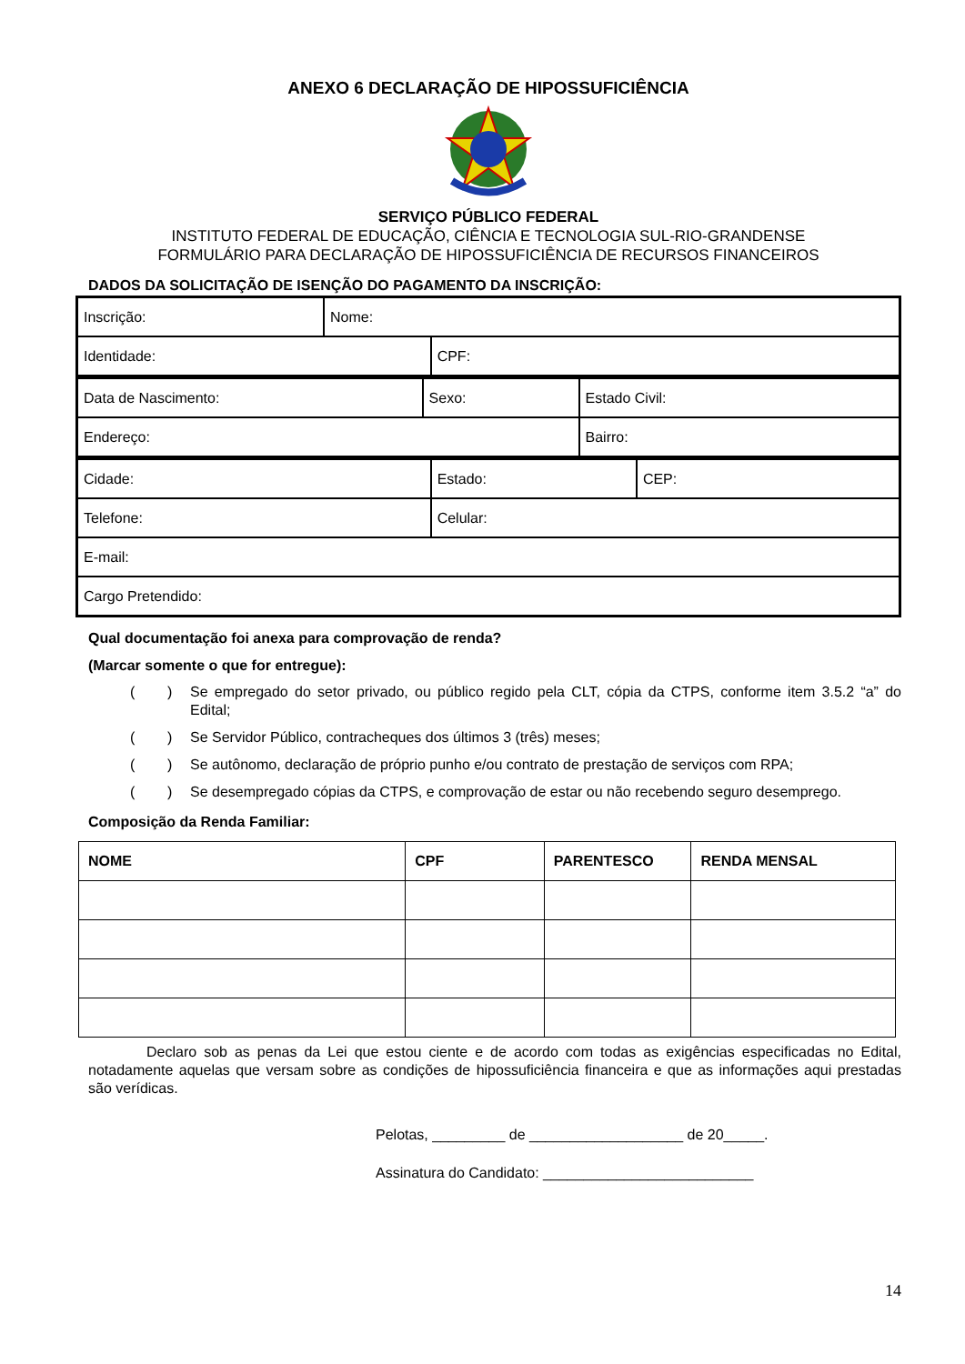ANEXO 6 DECLARAÇÃO DE HIPOSSUFICIÊNCIA
SERVIÇO PÚBLICO FEDERAL
INSTITUTO FEDERAL DE EDUCAÇÃO, CIÊNCIA E TECNOLOGIA SUL-RIO-GRANDENSE
FORMULÁRIO PARA DECLARAÇÃO DE HIPOSSUFICIÊNCIA DE RECURSOS FINANCEIROS
DADOS DA SOLICITAÇÃO DE ISENÇÃO DO PAGAMENTO DA INSCRIÇÃO:
| Inscrição: | Nome: | |
| Identidade: | | CPF: |
| Data de Nascimento: | Sexo: | Estado Civil: |
| Endereço: | | Bairro: |
| Cidade: | Estado: | CEP: |
| Telefone: | Celular: | |
| E-mail: | | |
| Cargo Pretendido: | | |
Qual documentação foi anexa para comprovação de renda?
(Marcar somente o que for entregue):
( ) Se empregado do setor privado, ou público regido pela CLT, cópia da CTPS, conforme item 3.5.2 “a” do Edital;
( ) Se Servidor Público, contracheques dos últimos 3 (três) meses;
( ) Se autônomo, declaração de próprio punho e/ou contrato de prestação de serviços com RPA;
( ) Se desempregado cópias da CTPS, e comprovação de estar ou não recebendo seguro desemprego.
Composição da Renda Familiar:
| NOME | CPF | PARENTESCO | RENDA MENSAL |
| --- | --- | --- | --- |
Declaro sob as penas da Lei que estou ciente e de acordo com todas as exigências especificadas no Edital, notadamente aquelas que versam sobre as condições de hipossuficiência financeira e que as informações aqui prestadas são verídicas.
Pelotas, _________ de ___________________ de 20_____.
Assinatura do Candidato: __________________________
14